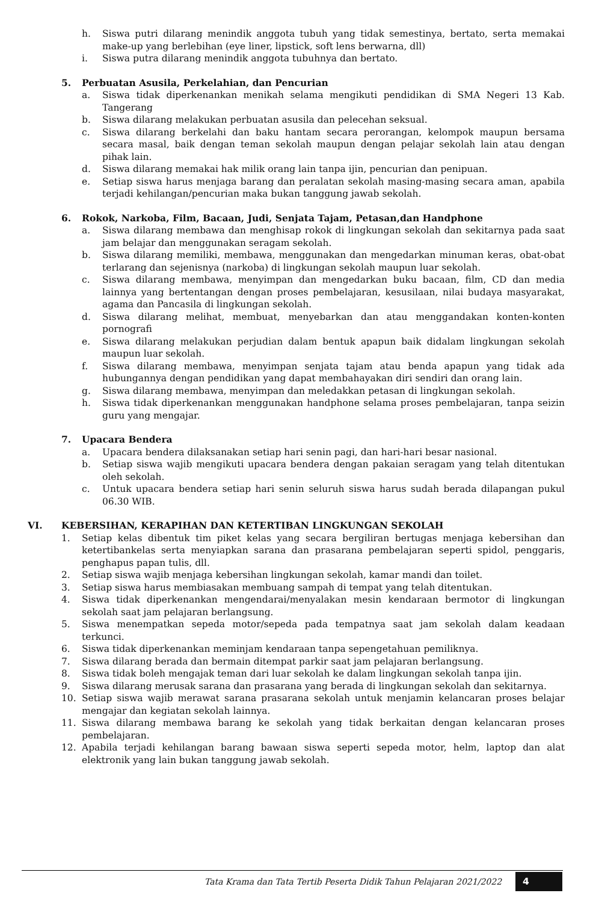h. Siswa putri dilarang menindik anggota tubuh yang tidak semestinya, bertato, serta memakai make-up yang berlebihan (eye liner, lipstick, soft lens berwarna, dll)
i. Siswa putra dilarang menindik anggota tubuhnya dan bertato.
5. Perbuatan Asusila, Perkelahian, dan Pencurian
a. Siswa tidak diperkenankan menikah selama mengikuti pendidikan di SMA Negeri 13 Kab. Tangerang
b. Siswa dilarang melakukan perbuatan asusila dan pelecehan seksual.
c. Siswa dilarang berkelahi dan baku hantam secara perorangan, kelompok maupun bersama secara masal, baik dengan teman sekolah maupun dengan pelajar sekolah lain atau dengan pihak lain.
d. Siswa dilarang memakai hak milik orang lain tanpa ijin, pencurian dan penipuan.
e. Setiap siswa harus menjaga barang dan peralatan sekolah masing-masing secara aman, apabila terjadi kehilangan/pencurian maka bukan tanggung jawab sekolah.
6. Rokok, Narkoba, Film, Bacaan, Judi, Senjata Tajam, Petasan,dan Handphone
a. Siswa dilarang membawa dan menghisap rokok di lingkungan sekolah dan sekitarnya pada saat jam belajar dan menggunakan seragam sekolah.
b. Siswa dilarang memiliki, membawa, menggunakan dan mengedarkan minuman keras, obat-obat terlarang dan sejenisnya (narkoba) di lingkungan sekolah maupun luar sekolah.
c. Siswa dilarang membawa, menyimpan dan mengedarkan buku bacaan, film, CD dan media lainnya yang bertentangan dengan proses pembelajaran, kesusilaan, nilai budaya masyarakat, agama dan Pancasila di lingkungan sekolah.
d. Siswa dilarang melihat, membuat, menyebarkan dan atau menggandakan konten-konten pornografi
e. Siswa dilarang melakukan perjudian dalam bentuk apapun baik didalam lingkungan sekolah maupun luar sekolah.
f. Siswa dilarang membawa, menyimpan senjata tajam atau benda apapun yang tidak ada hubungannya dengan pendidikan yang dapat membahayakan diri sendiri dan orang lain.
g. Siswa dilarang membawa, menyimpan dan meledakkan petasan di lingkungan sekolah.
h. Siswa tidak diperkenankan menggunakan handphone selama proses pembelajaran, tanpa seizin guru yang mengajar.
7. Upacara Bendera
a. Upacara bendera dilaksanakan setiap hari senin pagi, dan hari-hari besar nasional.
b. Setiap siswa wajib mengikuti upacara bendera dengan pakaian seragam yang telah ditentukan oleh sekolah.
c. Untuk upacara bendera setiap hari senin seluruh siswa harus sudah berada dilapangan pukul 06.30 WIB.
VI. KEBERSIHAN, KERAPIHAN DAN KETERTIBAN LINGKUNGAN SEKOLAH
1. Setiap kelas dibentuk tim piket kelas yang secara bergiliran bertugas menjaga kebersihan dan ketertibankelas serta menyiapkan sarana dan prasarana pembelajaran seperti spidol, penggaris, penghapus papan tulis, dll.
2. Setiap siswa wajib menjaga kebersihan lingkungan sekolah, kamar mandi dan toilet.
3. Setiap siswa harus membiasakan membuang sampah di tempat yang telah ditentukan.
4. Siswa tidak diperkenankan mengendarai/menyalakan mesin kendaraan bermotor di lingkungan sekolah saat jam pelajaran berlangsung.
5. Siswa menempatkan sepeda motor/sepeda pada tempatnya saat jam sekolah dalam keadaan terkunci.
6. Siswa tidak diperkenankan meminjam kendaraan tanpa sepengetahuan pemiliknya.
7. Siswa dilarang berada dan bermain ditempat parkir saat jam pelajaran berlangsung.
8. Siswa tidak boleh mengajak teman dari luar sekolah ke dalam lingkungan sekolah tanpa ijin.
9. Siswa dilarang merusak sarana dan prasarana yang berada di lingkungan sekolah dan sekitarnya.
10. Setiap siswa wajib merawat sarana prasarana sekolah untuk menjamin kelancaran proses belajar mengajar dan kegiatan sekolah lainnya.
11. Siswa dilarang membawa barang ke sekolah yang tidak berkaitan dengan kelancaran proses pembelajaran.
12. Apabila terjadi kehilangan barang bawaan siswa seperti sepeda motor, helm, laptop dan alat elektronik yang lain bukan tanggung jawab sekolah.
Tata Krama dan Tata Tertib Peserta Didik Tahun Pelajaran 2021/2022
4